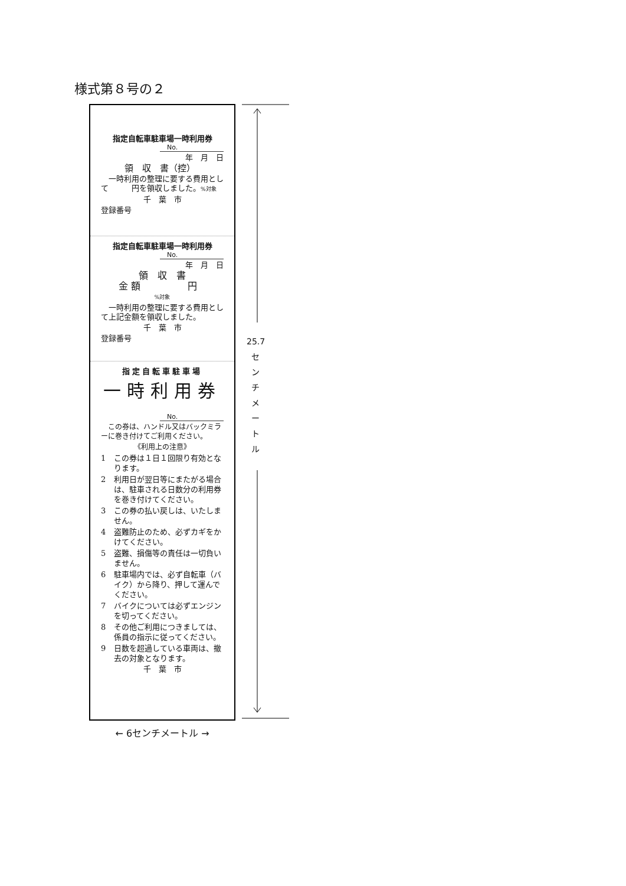様式第８号の２
指定自転車駐車場一時利用券
No.
年　月　日
領　収　書（控）
　一時利用の整理に要する費用として　　　円を領収しました。%対象
千　葉　市
登録番号
指定自転車駐車場一時利用券
No.
年　月　日
領　収　書
金 額　　　　　円
%対象
　一時利用の整理に要する費用として上記金額を領収しました。
千　葉　市
登録番号
指定自転車駐車場
一時利用券
No.
　この券は、ハンドル又はバックミラーに巻き付けてご利用ください。
《利用上の注意》
1 この券は１日１回限り有効となります。
2 利用日が翌日等にまたがる場合は、駐車される日数分の利用券を巻き付けてください。
3 この券の払い戻しは、いたしません。
4 盗難防止のため、必ずカギをかけてください。
5 盗難、損傷等の責任は一切負いません。
6 駐車場内では、必ず自転車（バイク）から降り、押して運んでください。
7 バイクについては必ずエンジンを切ってください。
8 その他ご利用につきましては、係員の指示に従ってください。
9 日数を超過している車両は、撤去の対象となります。
千　葉　市
25.7
セ
ン
チ
メ
ー
ト
ル
← 6センチメートル →